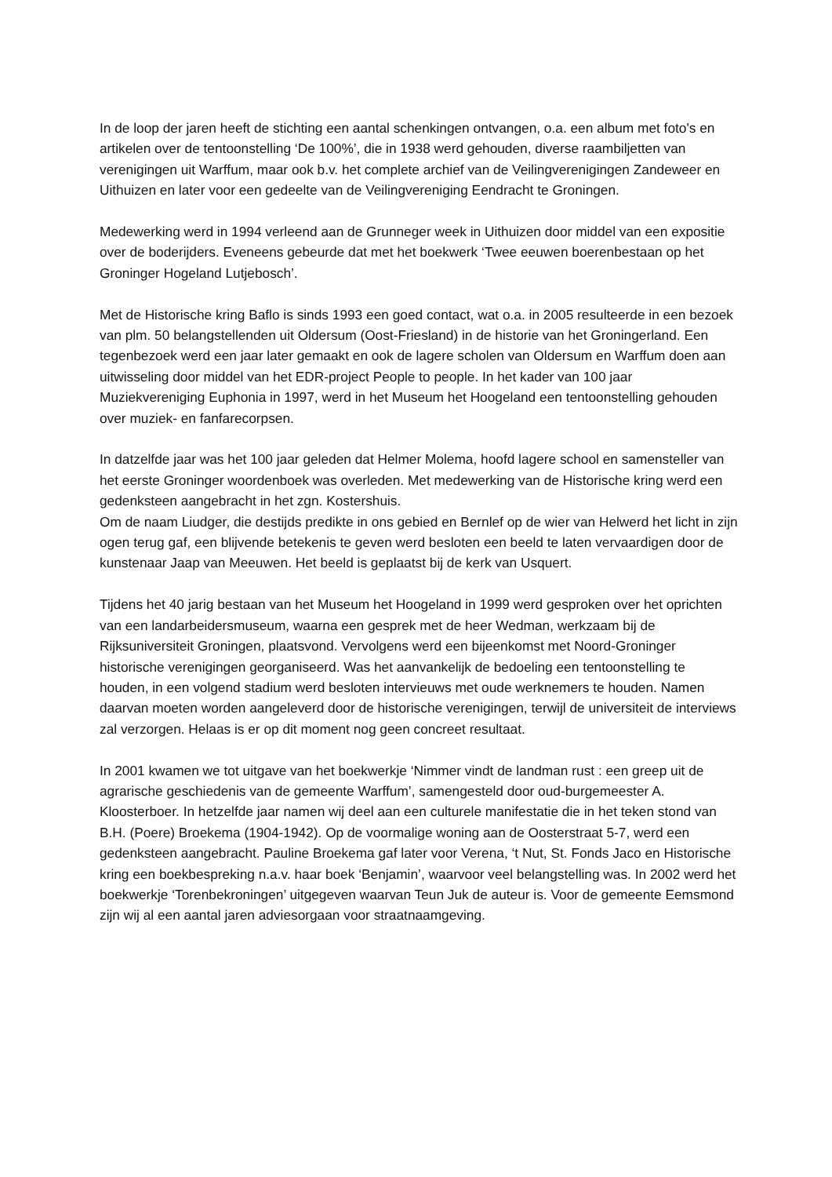In de loop der jaren heeft de stichting een aantal schenkingen ontvangen, o.a. een album met foto's en artikelen over de tentoonstelling ‘De 100%’, die in 1938 werd gehouden, diverse raambiljetten van verenigingen uit Warffum, maar ook b.v. het complete archief van de Veilingverenigingen Zandeweer en Uithuizen en later voor een gedeelte van de Veilingvereniging Eendracht te Groningen.
Medewerking werd in 1994 verleend aan de Grunneger week in Uithuizen door middel van een expositie over de boderijders. Eveneens gebeurde dat met het boekwerk ‘Twee eeuwen boerenbestaan op het Groninger Hogeland Lutjebosch’.
Met de Historische kring Baflo is sinds 1993 een goed contact, wat o.a. in 2005 resulteerde in een bezoek van plm. 50 belangstellenden uit Oldersum (Oost-Friesland) in de historie van het Groningerland. Een tegenbezoek werd een jaar later gemaakt en ook de lagere scholen van Oldersum en Warffum doen aan uitwisseling door middel van het EDR-project People to people. In het kader van 100 jaar Muziekvereniging Euphonia in 1997, werd in het Museum het Hoogeland een tentoonstelling gehouden over muziek- en fanfarecorpsen.
In datzelfde jaar was het 100 jaar geleden dat Helmer Molema, hoofd lagere school en samensteller van het eerste Groninger woordenboek was overleden. Met medewerking van de Historische kring werd een gedenksteen aangebracht in het zgn. Kostershuis.
Om de naam Liudger, die destijds predikte in ons gebied en Bernlef op de wier van Helwerd het licht in zijn ogen terug gaf, een blijvende betekenis te geven werd besloten een beeld te laten vervaardigen door de kunstenaar Jaap van Meeuwen. Het beeld is geplaatst bij de kerk van Usquert.
Tijdens het 40 jarig bestaan van het Museum het Hoogeland in 1999 werd gesproken over het oprichten van een landarbeidersmuseum, waarna een gesprek met de heer Wedman, werkzaam bij de Rijksuniversiteit Groningen, plaatsvond. Vervolgens werd een bijeenkomst met Noord-Groninger historische verenigingen georganiseerd. Was het aanvankelijk de bedoeling een tentoonstelling te houden, in een volgend stadium werd besloten intervieuws met oude werknemers te houden. Namen daarvan moeten worden aangeleverd door de historische verenigingen, terwijl de universiteit de interviews zal verzorgen. Helaas is er op dit moment nog geen concreet resultaat.
In 2001 kwamen we tot uitgave van het boekwerkje ‘Nimmer vindt de landman rust : een greep uit de agrarische geschiedenis van de gemeente Warffum’, samengesteld door oud-burgemeester A. Kloosterboer. In hetzelfde jaar namen wij deel aan een culturele manifestatie die in het teken stond van B.H. (Poere) Broekema (1904-1942). Op de voormalige woning aan de Oosterstraat 5-7, werd een gedenksteen aangebracht. Pauline Broekema gaf later voor Verena, ‘t Nut, St. Fonds Jaco en Historische kring een boekbespreking n.a.v. haar boek ‘Benjamin’, waarvoor veel belangstelling was. In 2002 werd het boekwerkje ‘Torenbekroningen’ uitgegeven waarvan Teun Juk de auteur is. Voor de gemeente Eemsmond zijn wij al een aantal jaren adviesorgaan voor straatnaamgeving.